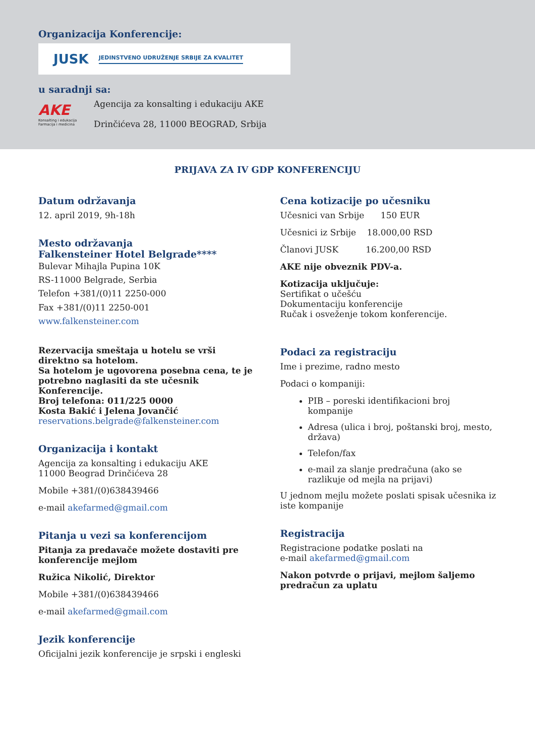Organizacija Konferencije:
JUSK JEDINSTVENO UDRUŽENJE SRBIJE ZA KVALITET
u saradnji sa:
AKE
Konsalting i edukacija
Farmacija i medicina
Agencija za konsalting i edukaciju AKE
Drinčićeva 28, 11000 BEOGRAD, Srbija
PRIJAVA ZA IV GDP KONFERENCIJU
Datum održavanja
12. april 2019, 9h-18h
Mesto održavanja
Falkensteiner Hotel Belgrade****
Bulevar Mihajla Pupina 10K
RS-11000 Belgrade, Serbia
Telefon +381/(0)11 2250-000
Fax +381/(0)11 2250-001
www.falkensteiner.com
Rezervacija smeštaja u hotelu se vrši direktno sa hotelom.
Sa hotelom je ugovorena posebna cena, te je potrebno naglasiti da ste učesnik Konferencije.
Broj telefona: 011/225 0000
Kosta Bakić i Jelena Jovančić
reservations.belgrade@falkensteiner.com
Organizacija i kontakt
Agencija za konsalting i edukaciju AKE
11000 Beograd Drinčićeva 28
Mobile +381/(0)638439466
e-mail akefarmed@gmail.com
Pitanja u vezi sa konferencijom
Pitanja za predavače možete dostaviti pre konferencije mejlom
Ružica Nikolić, Direktor
Mobile +381/(0)638439466
e-mail akefarmed@gmail.com
Jezik konferencije
Oficijalni jezik konferencije je srpski i engleski
Cena kotizacije po učesniku
Učesnici van Srbije 150 EUR
Učesnici iz Srbije 18.000,00 RSD
Članovi JUSK 16.200,00 RSD
AKE nije obveznik PDV-a.
Kotizacija uključuje:
Sertifikat o učešću
Dokumentaciju konferencije
Ručak i osveženje tokom konferencije.
Podaci za registraciju
Ime i prezime, radno mesto
Podaci o kompaniji:
PIB – poreski identifikacioni broj kompanije
Adresa (ulica i broj, poštanski broj, mesto, država)
Telefon/fax
e-mail za slanje predračuna (ako se razlikuje od mejla na prijavi)
U jednom mejlu možete poslati spisak učesnika iz iste kompanije
Registracija
Registracione podatke poslati na
e-mail akefarmed@gmail.com
Nakon potvrde o prijavi, mejlom šaljemo predračun za uplatu